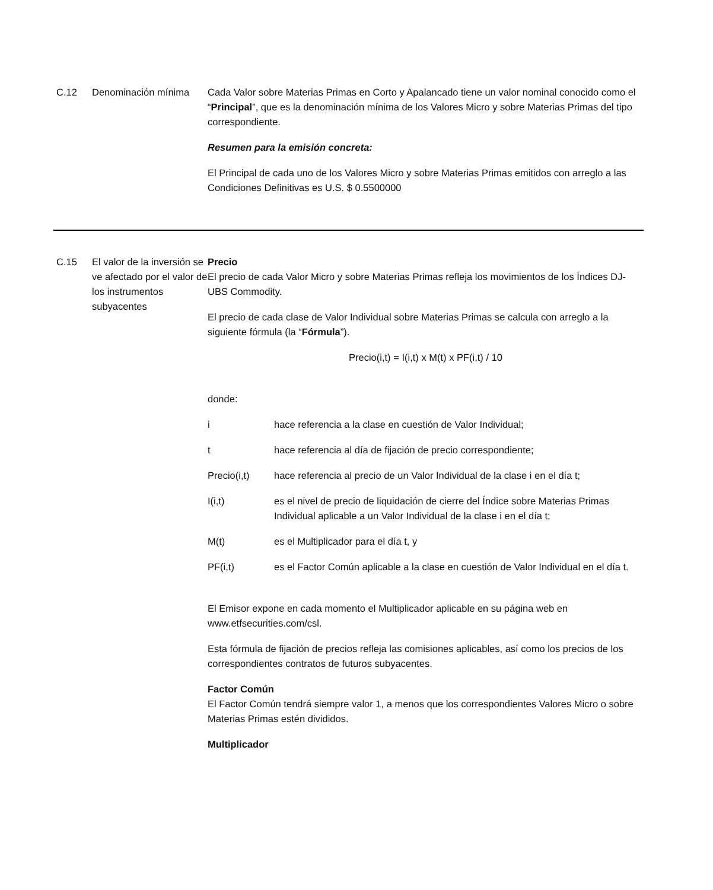C.12 Denominación mínima Cada Valor sobre Materias Primas en Corto y Apalancado tiene un valor nominal conocido como el “Principal”, que es la denominación mínima de los Valores Micro y sobre Materias Primas del tipo correspondiente.
Resumen para la emisión concreta:
El Principal de cada uno de los Valores Micro y sobre Materias Primas emitidos con arreglo a las Condiciones Definitivas es U.S. $ 0.5500000
C.15 El valor de la inversión se ve afectado por el valor de los instrumentos subyacentes
Precio
El precio de cada Valor Micro y sobre Materias Primas refleja los movimientos de los Índices DJ-UBS Commodity.
El precio de cada clase de Valor Individual sobre Materias Primas se calcula con arreglo a la siguiente fórmula (la “Fórmula”).
Precio(i,t) = I(i,t) x M(t) x PF(i,t) / 10
donde:
i hace referencia a la clase en cuestión de Valor Individual;
t hace referencia al día de fijación de precio correspondiente;
Precio(i,t) hace referencia al precio de un Valor Individual de la clase i en el día t;
I(i,t) es el nivel de precio de liquidación de cierre del Índice sobre Materias Primas Individual aplicable a un Valor Individual de la clase i en el día t;
M(t) es el Multiplicador para el día t, y
PF(i,t) es el Factor Común aplicable a la clase en cuestión de Valor Individual en el día t.
El Emisor expone en cada momento el Multiplicador aplicable en su página web en www.etfsecurities.com/csl.
Esta fórmula de fijación de precios refleja las comisiones aplicables, así como los precios de los correspondientes contratos de futuros subyacentes.
Factor Común
El Factor Común tendrá siempre valor 1, a menos que los correspondientes Valores Micro o sobre Materias Primas estén divididos.
Multiplicador